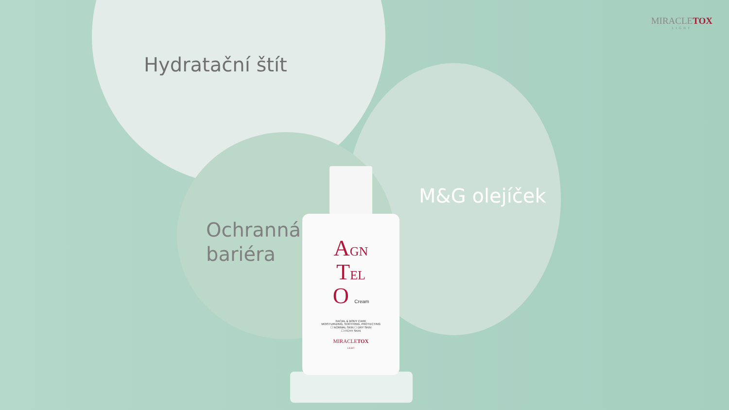MIRACLETOX
LIGHT
Hydratační štít
Ochranná
bariéra
M&G olejíček
AGN
TEL
O Cream
FACIAL & BODY CARE
MOISTURIZING, SOOTHING, PROTECTING
☐ NORMAL SKIN ☐ DRY SKIN
☐ ITCHY SKIN
MIRACLETOX
LIGHT